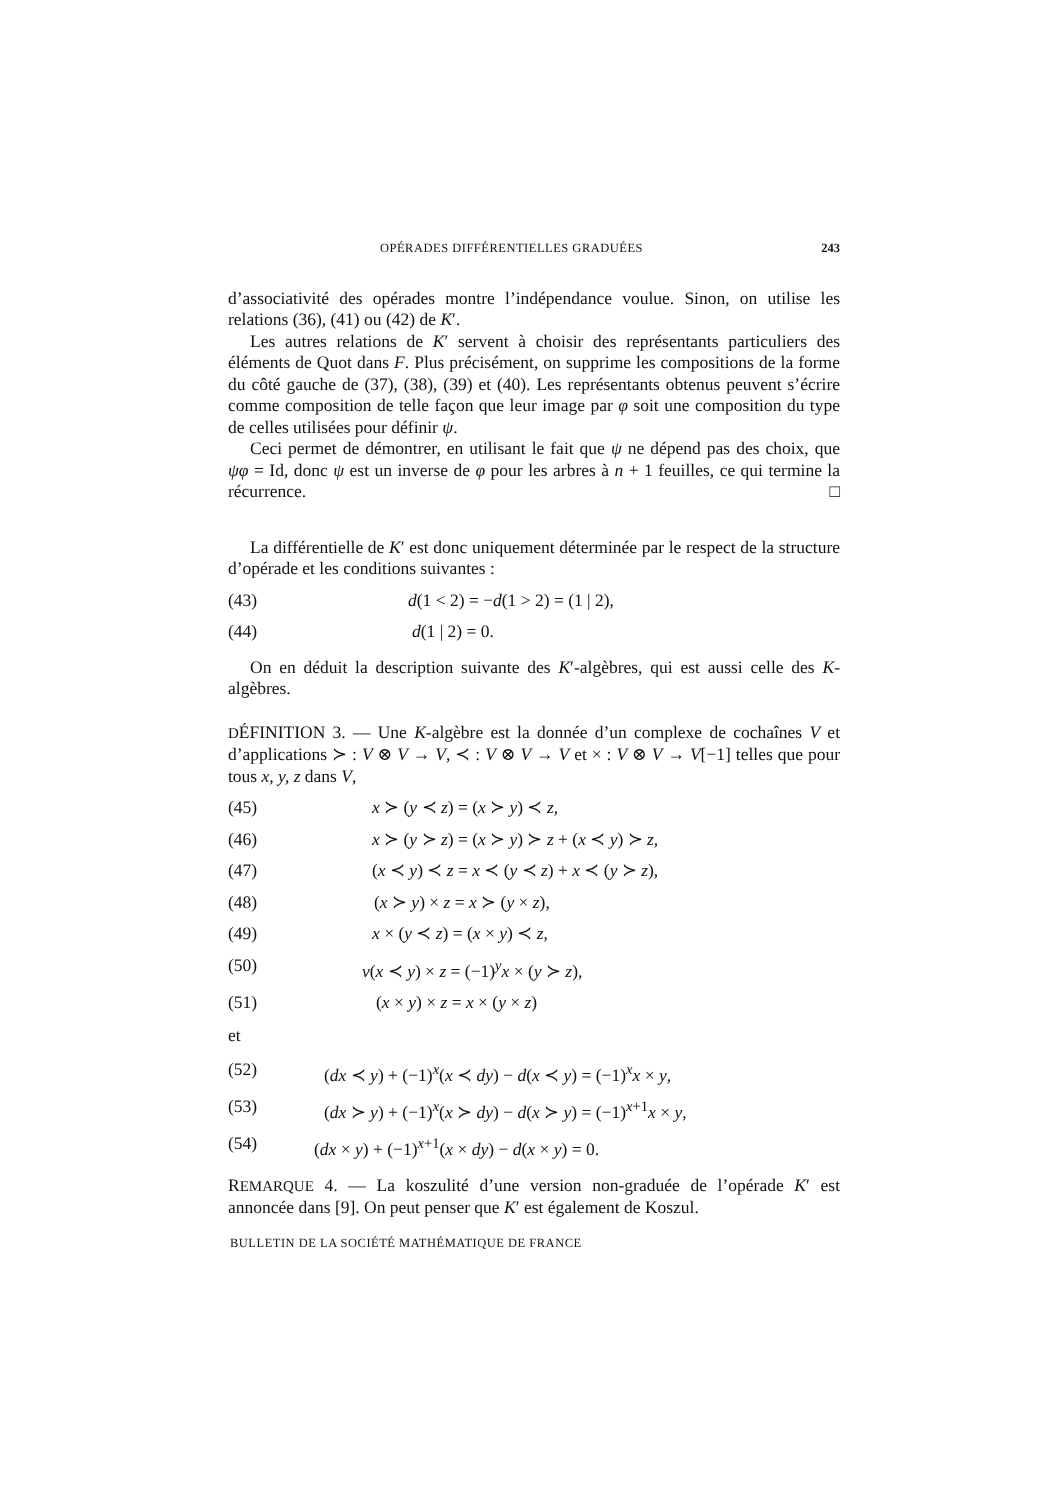OPÉRADES DIFFÉRENTIELLES GRADUÉES 243
d’associativité des opérades montre l’indépendance voulue. Sinon, on utilise les relations (36), (41) ou (42) de K′.
Les autres relations de K′ servent à choisir des représentants particuliers des éléments de Quot dans F. Plus précisément, on supprime les compositions de la forme du côté gauche de (37), (38), (39) et (40). Les représentants obtenus peuvent s’écrire comme composition de telle façon que leur image par φ soit une composition du type de celles utilisées pour définir ψ.
Ceci permet de démontrer, en utilisant le fait que ψ ne dépend pas des choix, que ψφ = Id, donc ψ est un inverse de φ pour les arbres à n + 1 feuilles, ce qui termine la récurrence. □
La différentielle de K′ est donc uniquement déterminée par le respect de la structure d’opérade et les conditions suivantes :
(43) d(1 < 2) = −d(1 > 2) = (1 | 2),
(44) d(1 | 2) = 0.
On en déduit la description suivante des K′-algèbres, qui est aussi celle des K-algèbres.
DÉFINITION 3. — Une K-algèbre est la donnée d’un complexe de cochaînes V et d’applications ≻ : V ⊗ V → V, ≺ : V ⊗ V → V et × : V ⊗ V → V[−1] telles que pour tous x, y, z dans V,
(45) x ≻ (y ≺ z) = (x ≻ y) ≺ z,
(46) x ≻ (y ≻ z) = (x ≻ y) ≻ z + (x ≺ y) ≻ z,
(47) (x ≺ y) ≺ z = x ≺ (y ≺ z) + x ≺ (y ≻ z),
(48) (x ≻ y) × z = x ≻ (y × z),
(49) x × (y ≺ z) = (x × y) ≺ z,
(50) v(x ≺ y) × z = (−1)<sup>y</sup>x × (y ≻ z),
(51) (x × y) × z = x × (y × z)
et
(52) (dx ≺ y) + (−1)<sup>x</sup>(x ≺ dy) − d(x ≺ y) = (−1)<sup>x</sup>x × y,
(53) (dx ≻ y) + (−1)<sup>x</sup>(x ≻ dy) − d(x ≻ y) = (−1)<sup>x+1</sup>x × y,
(54) (dx × y) + (−1)<sup>x+1</sup>(x × dy) − d(x × y) = 0.
REMARQUE 4. — La koszulité d’une version non-graduée de l’opérade K′ est annoncée dans [9]. On peut penser que K′ est également de Koszul.
BULLETIN DE LA SOCIÉTÉ MATHÉMATIQUE DE FRANCE